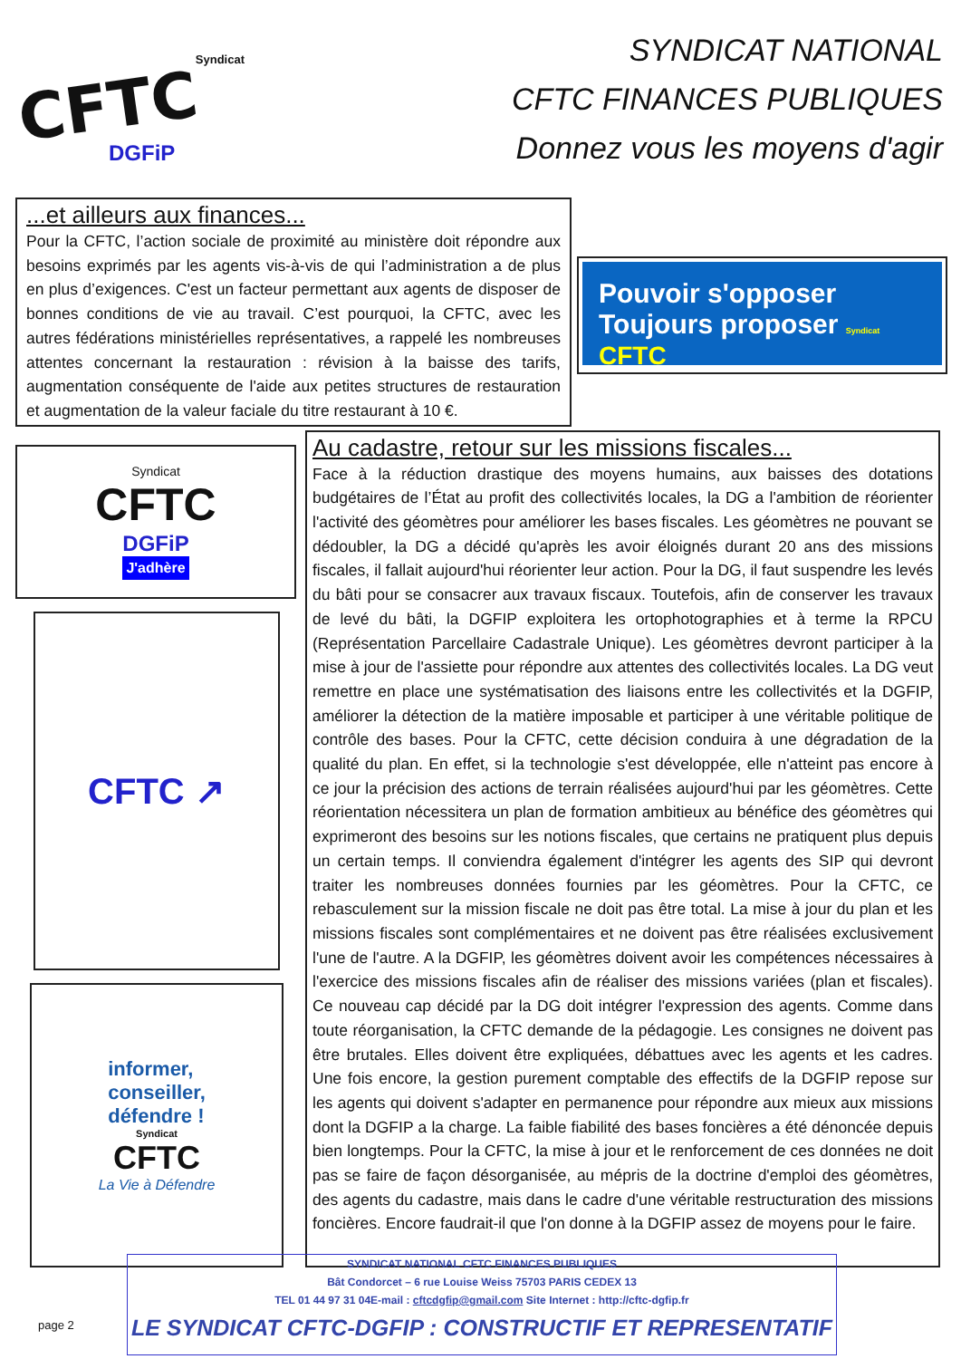Syndicat
CFTC
DGFiP
SYNDICAT NATIONAL
CFTC FINANCES PUBLIQUES
Donnez vous les moyens d'agir
...et ailleurs aux finances...
Pour la CFTC, l’action sociale de proximité au ministère doit répondre aux besoins exprimés par les agents vis-à-vis de qui l’administration a de plus en plus d’exigences. C'est un facteur permettant aux agents de disposer de bonnes conditions de vie au travail. C’est pourquoi, la CFTC, avec les autres fédérations ministérielles représentatives, a rappelé les nombreuses attentes concernant la restauration : révision à la baisse des tarifs, augmentation conséquente de l'aide aux petites structures de restauration et augmentation de la valeur faciale du titre restaurant à 10 €.
Pouvoir s'opposer
Toujours proposer Syndicat CFTC
Syndicat
CFTC
DGFiP
J'adhère
CFTC ↗
informer,
conseiller,
défendre !
Syndicat
CFTC
La Vie à Défendre
Au cadastre, retour sur les missions fiscales...
Face à la réduction drastique des moyens humains, aux baisses des dotations budgétaires de l’État au profit des collectivités locales, la DG a l'ambition de réorienter l'activité des géomètres pour améliorer les bases fiscales. Les géomètres ne pouvant se dédoubler, la DG a décidé qu'après les avoir éloignés durant 20 ans des missions fiscales, il fallait aujourd'hui réorienter leur action. Pour la DG, il faut suspendre les levés du bâti pour se consacrer aux travaux fiscaux. Toutefois, afin de conserver les travaux de levé du bâti, la DGFIP exploitera les ortophotographies et à terme la RPCU (Représentation Parcellaire Cadastrale Unique). Les géomètres devront participer à la mise à jour de l'assiette pour répondre aux attentes des collectivités locales. La DG veut remettre en place une systématisation des liaisons entre les collectivités et la DGFIP, améliorer la détection de la matière imposable et participer à une véritable politique de contrôle des bases. Pour la CFTC, cette décision conduira à une dégradation de la qualité du plan. En effet, si la technologie s'est développée, elle n'atteint pas encore à ce jour la précision des actions de terrain réalisées aujourd'hui par les géomètres. Cette réorientation nécessitera un plan de formation ambitieux au bénéfice des géomètres qui exprimeront des besoins sur les notions fiscales, que certains ne pratiquent plus depuis un certain temps. Il conviendra également d'intégrer les agents des SIP qui devront traiter les nombreuses données fournies par les géomètres. Pour la CFTC, ce rebasculement sur la mission fiscale ne doit pas être total. La mise à jour du plan et les missions fiscales sont complémentaires et ne doivent pas être réalisées exclusivement l'une de l'autre. A la DGFIP, les géomètres doivent avoir les compétences nécessaires à l'exercice des missions fiscales afin de réaliser des missions variées (plan et fiscales). Ce nouveau cap décidé par la DG doit intégrer l'expression des agents. Comme dans toute réorganisation, la CFTC demande de la pédagogie. Les consignes ne doivent pas être brutales. Elles doivent être expliquées, débattues avec les agents et les cadres. Une fois encore, la gestion purement comptable des effectifs de la DGFIP repose sur les agents qui doivent s'adapter en permanence pour répondre aux mieux aux missions dont la DGFIP a la charge. La faible fiabilité des bases foncières a été dénoncée depuis bien longtemps. Pour la CFTC, la mise à jour et le renforcement de ces données ne doit pas se faire de façon désorganisée, au mépris de la doctrine d'emploi des géomètres, des agents du cadastre, mais dans le cadre d'une véritable restructuration des missions foncières. Encore faudrait-il que l'on donne à la DGFIP assez de moyens pour le faire.
page 2
SYNDICAT NATIONAL CFTC FINANCES PUBLIQUES
Bât Condorcet – 6 rue Louise Weiss 75703 PARIS CEDEX 13
TEL 01 44 97 31 04E-mail : cftcdgfip@gmail.com Site Internet : http://cftc-dgfip.fr
LE SYNDICAT CFTC-DGFIP : CONSTRUCTIF ET REPRESENTATIF